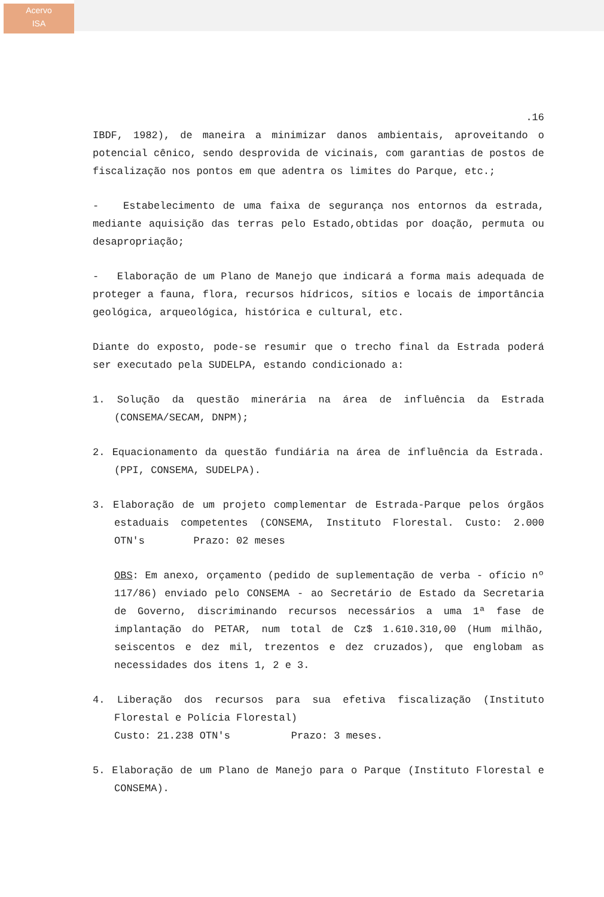Acervo
ISA
.16
IBDF, 1982), de maneira a minimizar danos ambientais, aproveitando o potencial cênico, sendo desprovida de vicinais, com garantias de postos de fiscalização nos pontos em que adentra os limites do Parque, etc.;
- Estabelecimento de uma faixa de segurança nos entornos da estrada, mediante aquisição das terras pelo Estado,obtidas por doação, permuta ou desapropriação;
- Elaboração de um Plano de Manejo que indicará a forma mais adequada de proteger a fauna, flora, recursos hídricos, sítios e locais de importância geológica, arqueológica, histórica e cultural, etc.
Diante do exposto, pode-se resumir que o trecho final da Estrada poderá ser executado pela SUDELPA, estando condicionado a:
1. Solução da questão minerária na área de influência da Estrada (CONSEMA/SECAM, DNPM);
2. Equacionamento da questão fundiária na área de influência da Estrada. (PPI, CONSEMA, SUDELPA).
3. Elaboração de um projeto complementar de Estrada-Parque pelos órgãos estaduais competentes (CONSEMA, Instituto Florestal. Custo: 2.000 OTN's Prazo: 02 meses
OBS: Em anexo, orçamento (pedido de suplementação de verba - ofício nº 117/86) enviado pelo CONSEMA - ao Secretário de Estado da Secretaria de Governo, discriminando recursos necessários a uma 1ª fase de implantação do PETAR, num total de Cz$ 1.610.310,00 (Hum milhão, seiscentos e dez mil, trezentos e dez cruzados), que englobam as necessidades dos itens 1, 2 e 3.
4. Liberação dos recursos para sua efetiva fiscalização (Instituto Florestal e Polícia Florestal)
Custo: 21.238 OTN's Prazo: 3 meses.
5. Elaboração de um Plano de Manejo para o Parque (Instituto Florestal e CONSEMA).